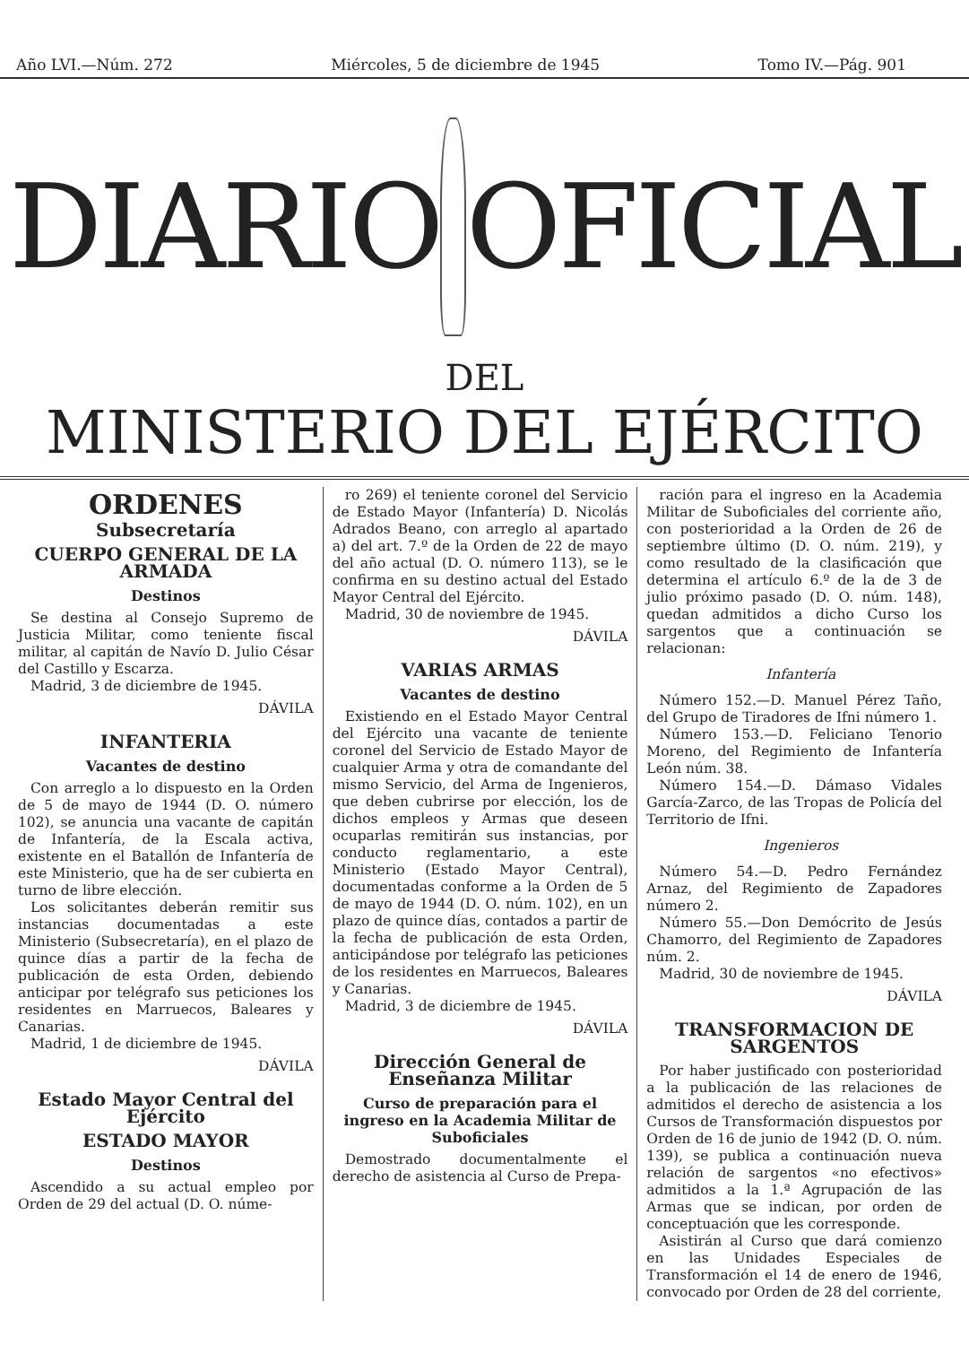Año LVI.—Núm. 272 Miércoles, 5 de diciembre de 1945 Tomo IV.—Pág. 901
DIARIO OFICIAL
DEL
MINISTERIO DEL EJÉRCITO
ORDENES
Subsecretaría
CUERPO GENERAL DE LA ARMADA
Destinos
Se destina al Consejo Supremo de Justicia Militar, como teniente fiscal militar, al capitán de Navío D. Julio César del Castillo y Escarza.
Madrid, 3 de diciembre de 1945.
DÁVILA
INFANTERIA
Vacantes de destino
Con arreglo a lo dispuesto en la Orden de 5 de mayo de 1944 (D. O. número 102), se anuncia una vacante de capitán de Infantería, de la Escala activa, existente en el Batallón de Infantería de este Ministerio, que ha de ser cubierta en turno de libre elección.
Los solicitantes deberán remitir sus instancias documentadas a este Ministerio (Subsecretaría), en el plazo de quince días a partir de la fecha de publicación de esta Orden, debiendo anticipar por telégrafo sus peticiones los residentes en Marruecos, Baleares y Canarias.
Madrid, 1 de diciembre de 1945.
DÁVILA
Estado Mayor Central del Ejército
ESTADO MAYOR
Destinos
Ascendido a su actual empleo por Orden de 29 del actual (D. O. núme-
ro 269) el teniente coronel del Servicio de Estado Mayor (Infantería) D. Nicolás Adrados Beano, con arreglo al apartado a) del art. 7.º de la Orden de 22 de mayo del año actual (D. O. número 113), se le confirma en su destino actual del Estado Mayor Central del Ejército.
Madrid, 30 de noviembre de 1945.
DÁVILA
VARIAS ARMAS
Vacantes de destino
Existiendo en el Estado Mayor Central del Ejército una vacante de teniente coronel del Servicio de Estado Mayor de cualquier Arma y otra de comandante del mismo Servicio, del Arma de Ingenieros, que deben cubrirse por elección, los de dichos empleos y Armas que deseen ocuparlas remitirán sus instancias, por conducto reglamentario, a este Ministerio (Estado Mayor Central), documentadas conforme a la Orden de 5 de mayo de 1944 (D. O. núm. 102), en un plazo de quince días, contados a partir de la fecha de publicación de esta Orden, anticipándose por telégrafo las peticiones de los residentes en Marruecos, Baleares y Canarias.
Madrid, 3 de diciembre de 1945.
DÁVILA
Dirección General de Enseñanza Militar
Curso de preparación para el ingreso en la Academia Militar de Suboficiales
Demostrado documentalmente el derecho de asistencia al Curso de Prepa-
ración para el ingreso en la Academia Militar de Suboficiales del corriente año, con posterioridad a la Orden de 26 de septiembre último (D. O. núm. 219), y como resultado de la clasificación que determina el artículo 6.º de la de 3 de julio próximo pasado (D. O. núm. 148), quedan admitidos a dicho Curso los sargentos que a continuación se relacionan:
Infantería
Número 152.—D. Manuel Pérez Taño, del Grupo de Tiradores de Ifni número 1.
Número 153.—D. Feliciano Tenorio Moreno, del Regimiento de Infantería León núm. 38.
Número 154.—D. Dámaso Vidales García-Zarco, de las Tropas de Policía del Territorio de Ifni.
Ingenieros
Número 54.—D. Pedro Fernández Arnaz, del Regimiento de Zapadores número 2.
Número 55.—Don Demócrito de Jesús Chamorro, del Regimiento de Zapadores núm. 2.
Madrid, 30 de noviembre de 1945.
DÁVILA
TRANSFORMACION DE SARGENTOS
Por haber justificado con posterioridad a la publicación de las relaciones de admitidos el derecho de asistencia a los Cursos de Transformación dispuestos por Orden de 16 de junio de 1942 (D. O. núm. 139), se publica a continuación nueva relación de sargentos «no efectivos» admitidos a la 1.ª Agrupación de las Armas que se indican, por orden de conceptuación que les corresponde.
Asistirán al Curso que dará comienzo en las Unidades Especiales de Transformación el 14 de enero de 1946, convocado por Orden de 28 del corriente,